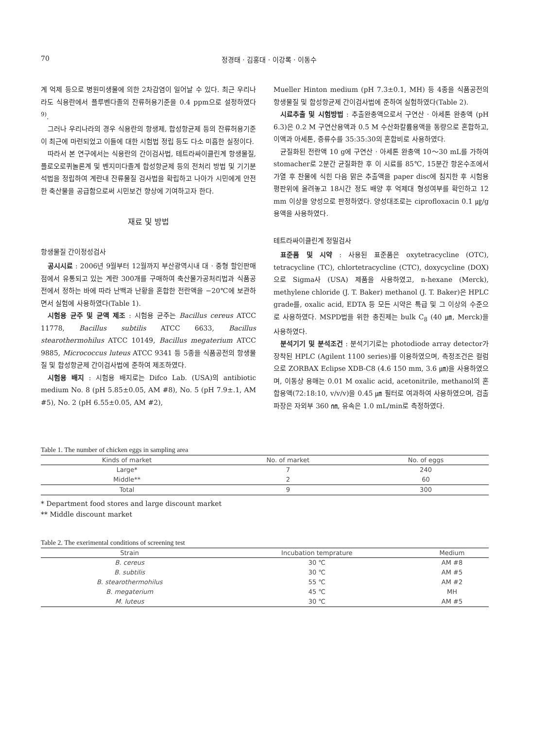70 정경태 · 김홍대 · 이강록 · 이동수
계 억제 등으로 병원미생물에 의한 2차감염이 일어날 수 있다. 최근 우리나라도 식용란에서 플루벤다졸의 잔류허용기준을 0.4 ppm으로 설정하였다<sup>9)</sup>.
그러나 우리나라의 경우 식용란의 항생제, 합성항균제 등의 잔류허용기준이 최근에 마련되었고 이들에 대한 시험법 정립 등도 다소 미흡한 실정이다.
따라서 본 연구에서는 식용란의 간이검사법, 테트라싸이클린계 항생물질, 플로오로퀴놀론계 및 벤지미다졸계 합성항균제 등의 전처리 방법 및 기기분석법을 정립하여 계란내 잔류물질 검사법을 확립하고 나아가 시민에게 안전한 축산물을 공급함으로써 시민보건 향상에 기여하고자 한다.
재료 및 방법
항생물질 간이정성검사
공시시료 : 2006년 9월부터 12월까지 부산광역시내 대 · 중형 할인판매점에서 유통되고 있는 계란 300개를 구매하여 축산물가공처리법과 식품공전에서 정하는 바에 따라 난백과 난황을 혼합한 전란액을 −20℃에 보관하면서 실험에 사용하였다(Table 1).
시험용 균주 및 균액 제조 : 시험용 균주는 Bacillus cereus ATCC 11778, Bacillus subtilis ATCC 6633, Bacillus stearothermohilus ATCC 10149, Bacillus megaterium ATCC 9885, Micrococcus luteus ATCC 9341 등 5종을 식품공전의 항생물질 및 합성항균제 간이검사법에 준하여 제조하였다.
시험용 배지 : 시험용 배지로는 Difco Lab. (USA)의 antibiotic medium No. 8 (pH 5.85±0.05, AM #8), No. 5 (pH 7.9±.1, AM #5), No. 2 (pH 6.55±0.05, AM #2),
Mueller Hinton medium (pH 7.3±0.1, MH) 등 4종을 식품공전의 항생물질 및 합성항균제 간이검사법에 준하여 실험하였다(Table 2).
시료추출 및 시험방법 : 추출완충액으로서 구연산 · 아세톤 완충액 (pH 6.3)은 0.2 M 구연산용액과 0.5 M 수산화칼륨용액을 동량으로 혼합하고, 이액과 아세톤, 증류수를 35:35:30의 혼합비로 사용하였다.
균질화된 전란액 10 g에 구연산 · 아세톤 완충액 10～30 mL를 가하여 stomacher로 2분간 균질화한 후 이 시료를 85℃, 15분간 항온수조에서 가열 후 찬물에 식힌 다음 맑은 추출액을 paper disc에 침지한 후 시험용 평판위에 올려놓고 18시간 정도 배양 후 억제대 형성여부를 확인하고 12 mm 이상을 양성으로 판정하였다. 양성대조로는 ciprofloxacin 0.1 ㎍/g 용액을 사용하였다.
테트라싸이클린계 정밀검사
표준품 및 시약 : 사용된 표준품은 oxytetracycline (OTC), tetracycline (TC), chlortetracycline (CTC), doxycycline (DOX)으로 Sigma사 (USA) 제품을 사용하였고, n-hexane (Merck), methylene chloride (J. T. Baker) methanol (J. T. Baker)은 HPLC grade를, oxalic acid, EDTA 등 모든 시약은 특급 및 그 이상의 수준으로 사용하였다. MSPD법을 위한 충진제는 bulk C<sub>8</sub> (40 ㎛, Merck)을 사용하였다.
분석기기 및 분석조건 : 분석기기로는 photodiode array detector가 장착된 HPLC (Agilent 1100 series)를 이용하였으며, 측정조건은 컬럼으로 ZORBAX Eclipse XDB-C8 (4.6 150 mm, 3.6 ㎛)을 사용하였으며, 이동상 용매는 0.01 M oxalic acid, acetonitrile, methanol의 혼합용액(72:18:10, v/v/v)을 0.45 ㎛ 필터로 여과하여 사용하였으며, 검출파장은 자외부 360 ㎚, 유속은 1.0 mL/min로 측정하였다.
Table 1. The number of chicken eggs in sampling area
| Kinds of market | No. of market | No. of eggs |
| --- | --- | --- |
| Large* | 7 | 240 |
| Middle** | 2 | 60 |
| Total | 9 | 300 |
* Department food stores and large discount market
** Middle discount market
Table 2. The exerimental conditions of screening test
| Strain | Incubation temprature | Medium |
| --- | --- | --- |
| B. cereus | 30 ℃ | AM #8 |
| B. subtilis | 30 ℃ | AM #5 |
| B. stearothermohilus | 55 ℃ | AM #2 |
| B. megaterium | 45 ℃ | MH |
| M. luteus | 30 ℃ | AM #5 |